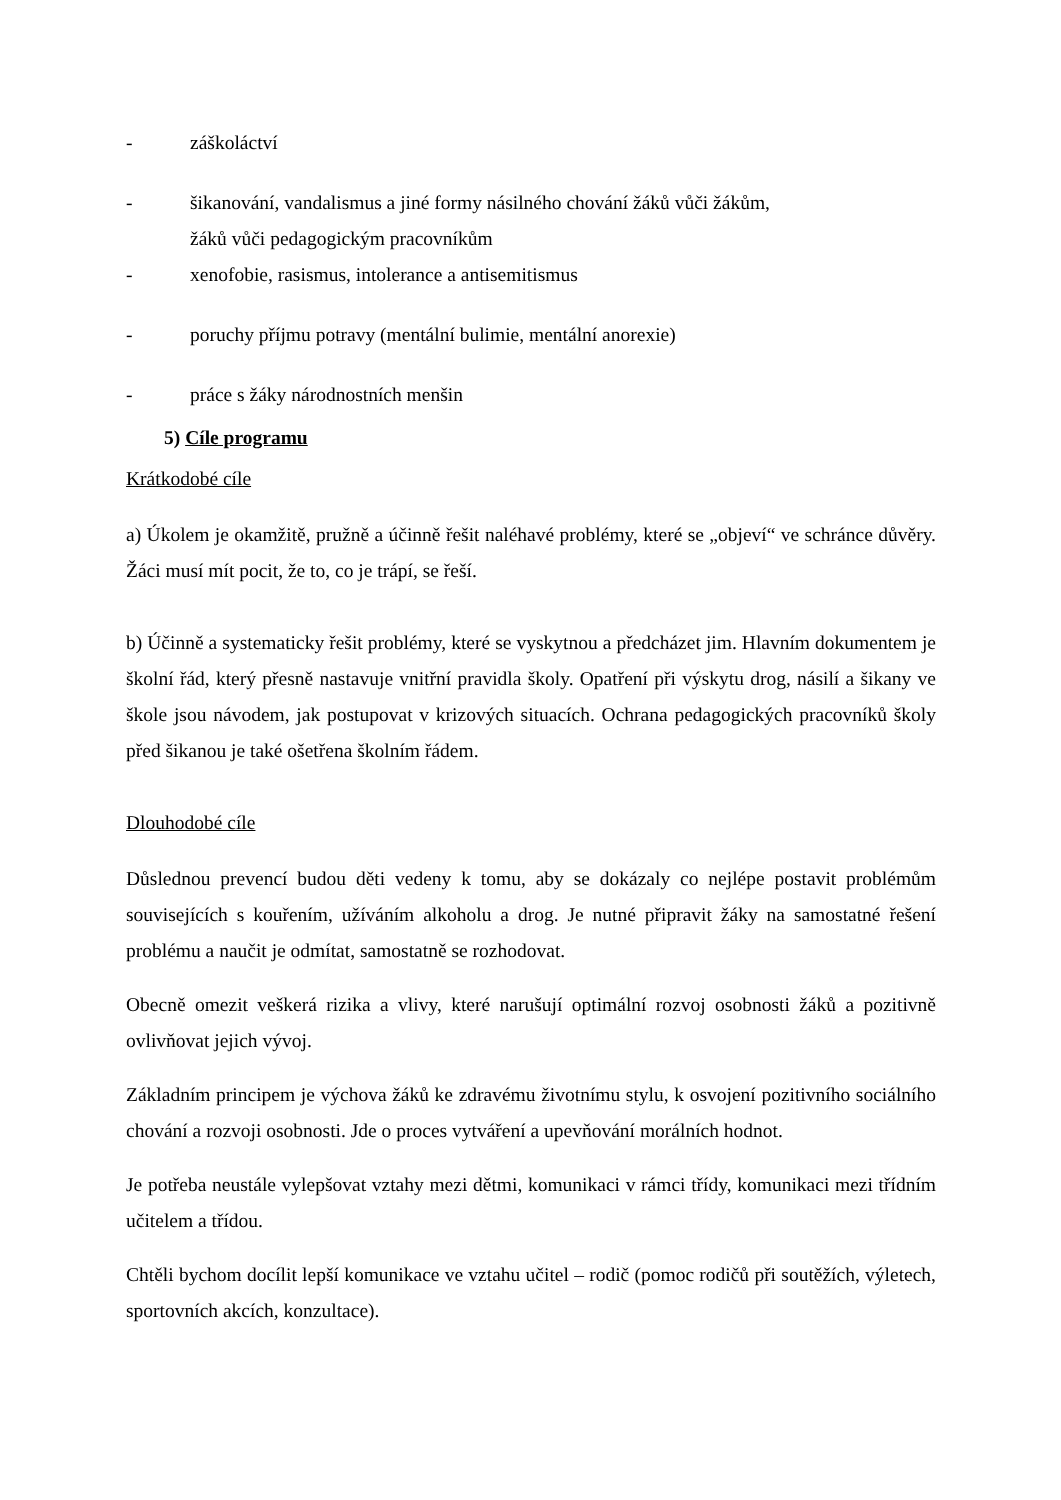- záškoláctví
- šikanování, vandalismus a jiné formy násilného chování žáků vůči žákům,
žáků vůči pedagogickým pracovníkům
- xenofobie, rasismus, intolerance a antisemitismus
- poruchy příjmu potravy (mentální bulimie, mentální anorexie)
- práce s žáky národnostních menšin
5) Cíle programu
Krátkodobé cíle
a) Úkolem je okamžitě, pružně a účinně řešit naléhavé problémy, které se „objeví“ ve schránce důvěry. Žáci musí mít pocit, že to, co je trápí, se řeší.
b) Účinně a systematicky řešit problémy, které se vyskytnou a předcházet jim. Hlavním dokumentem je školní řád, který přesně nastavuje vnitřní pravidla školy. Opatření při výskytu drog, násilí a šikany ve škole jsou návodem, jak postupovat v krizových situacích. Ochrana pedagogických pracovníků školy před šikanou je také ošetřena školním řádem.
Dlouhodobé cíle
Důslednou prevencí budou děti vedeny k tomu, aby se dokázaly co nejlépe postavit problémům souvisejících s kouřením, užíváním alkoholu a drog. Je nutné připravit žáky na samostatné řešení problému a naučit je odmítat, samostatně se rozhodovat.
Obecně omezit veškerá rizika a vlivy, které narušují optimální rozvoj osobnosti žáků a pozitivně ovlivňovat jejich vývoj.
Základním principem je výchova žáků ke zdravému životnímu stylu, k osvojení pozitivního sociálního chování a rozvoji osobnosti. Jde o proces vytváření a upevňování morálních hodnot.
Je potřeba neustále vylepšovat vztahy mezi dětmi, komunikaci v rámci třídy, komunikaci mezi třídním učitelem a třídou.
Chtěli bychom docílit lepší komunikace ve vztahu učitel – rodič (pomoc rodičů při soutěžích, výletech, sportovních akcích, konzultace).